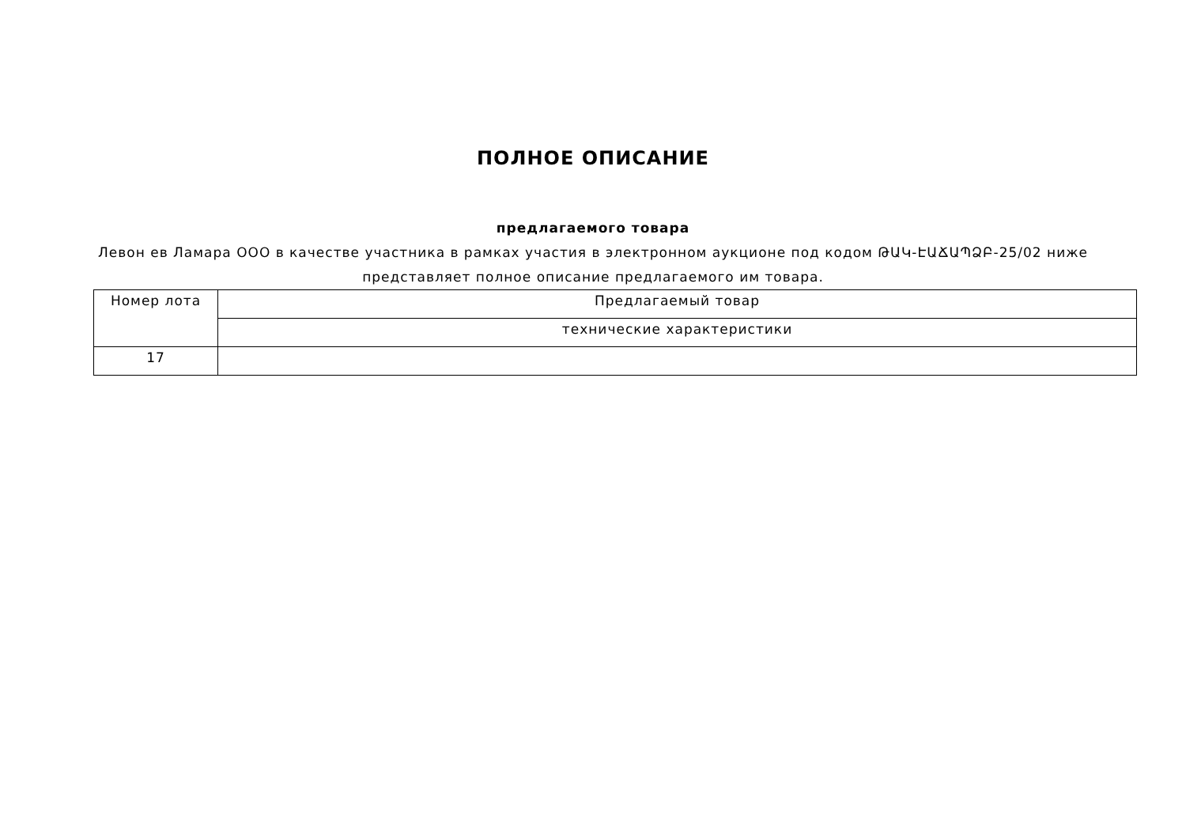ПОЛНОЕ ОПИСАНИЕ
предлагаемого товара
Левон ев Ламара ООО в качестве участника в рамках участия в электронном аукционе под кодом ԹԱԿ-ԷԱՃԱՊՁԲ-25/02 ниже представляет полное описание предлагаемого им товара.
| Номер лота | Предлагаемый товар |
| --- | --- |
| | технические характеристики |
| 17 | |